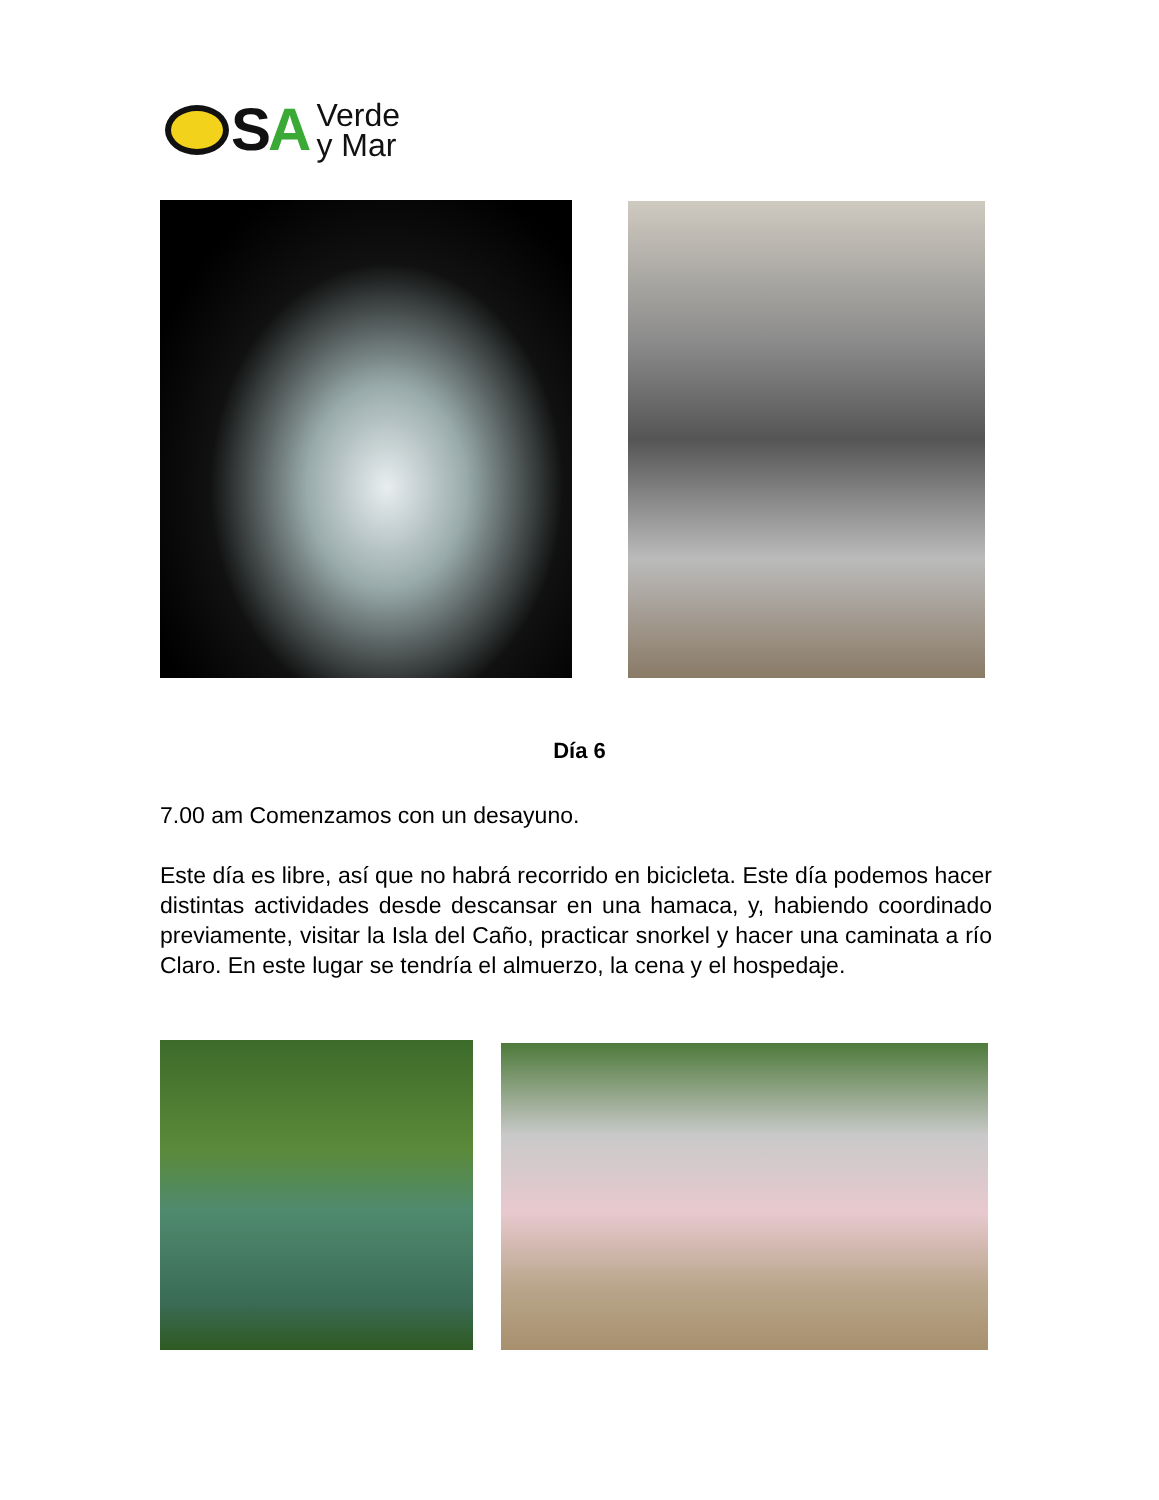SA
Verde
y Mar
Día 6
7.00 am Comenzamos con un desayuno.
Este día es libre, así que no habrá recorrido en bicicleta. Este día podemos hacer distintas actividades desde descansar en una hamaca, y, habiendo coordinado previamente, visitar la Isla del Caño, practicar snorkel y hacer una caminata a río Claro. En este lugar se tendría el almuerzo, la cena y el hospedaje.